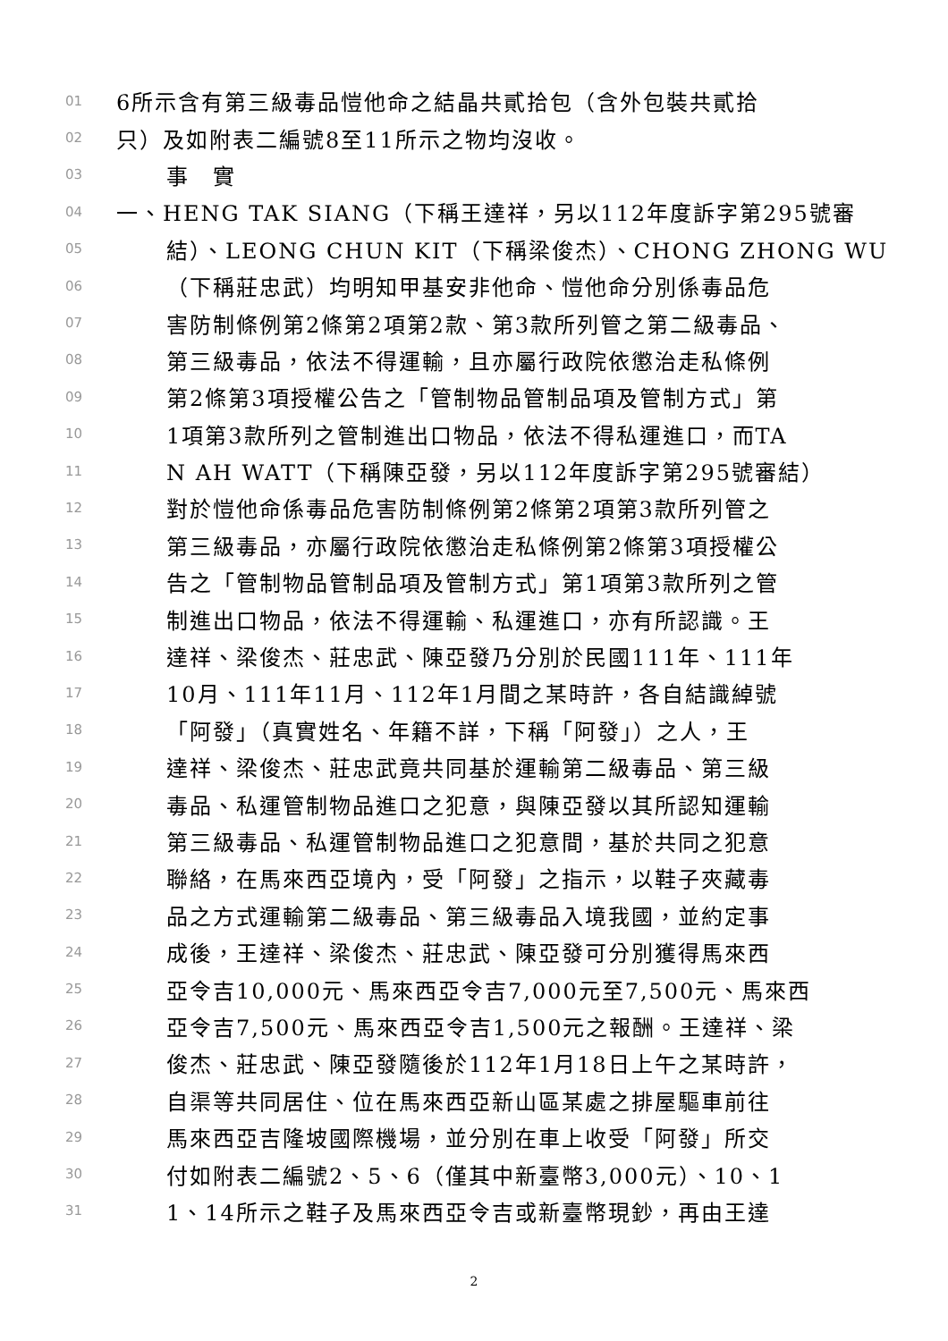01 6所示含有第三級毒品愷他命之結晶共貳拾包（含外包裝共貳拾
02 只）及如附表二編號8至11所示之物均沒收。
03 事　實
04 一、HENG TAK SIANG（下稱王達祥，另以112年度訴字第295號審
05 結）、LEONG CHUN KIT（下稱梁俊杰）、CHONG ZHONG WU
06 （下稱莊忠武）均明知甲基安非他命、愷他命分別係毒品危
07 害防制條例第2條第2項第2款、第3款所列管之第二級毒品、
08 第三級毒品，依法不得運輸，且亦屬行政院依懲治走私條例
09 第2條第3項授權公告之「管制物品管制品項及管制方式」第
10 1項第3款所列之管制進出口物品，依法不得私運進口，而TA
11 N AH WATT（下稱陳亞發，另以112年度訴字第295號審結）
12 對於愷他命係毒品危害防制條例第2條第2項第3款所列管之
13 第三級毒品，亦屬行政院依懲治走私條例第2條第3項授權公
14 告之「管制物品管制品項及管制方式」第1項第3款所列之管
15 制進出口物品，依法不得運輸、私運進口，亦有所認識。王
16 達祥、梁俊杰、莊忠武、陳亞發乃分別於民國111年、111年
17 10月、111年11月、112年1月間之某時許，各自結識綽號
18 「阿發」（真實姓名、年籍不詳，下稱「阿發」）之人，王
19 達祥、梁俊杰、莊忠武竟共同基於運輸第二級毒品、第三級
20 毒品、私運管制物品進口之犯意，與陳亞發以其所認知運輸
21 第三級毒品、私運管制物品進口之犯意間，基於共同之犯意
22 聯絡，在馬來西亞境內，受「阿發」之指示，以鞋子夾藏毒
23 品之方式運輸第二級毒品、第三級毒品入境我國，並約定事
24 成後，王達祥、梁俊杰、莊忠武、陳亞發可分別獲得馬來西
25 亞令吉10,000元、馬來西亞令吉7,000元至7,500元、馬來西
26 亞令吉7,500元、馬來西亞令吉1,500元之報酬。王達祥、梁
27 俊杰、莊忠武、陳亞發隨後於112年1月18日上午之某時許，
28 自渠等共同居住、位在馬來西亞新山區某處之排屋驅車前往
29 馬來西亞吉隆坡國際機場，並分別在車上收受「阿發」所交
30 付如附表二編號2、5、6（僅其中新臺幣3,000元）、10、1
31 1、14所示之鞋子及馬來西亞令吉或新臺幣現鈔，再由王達
2